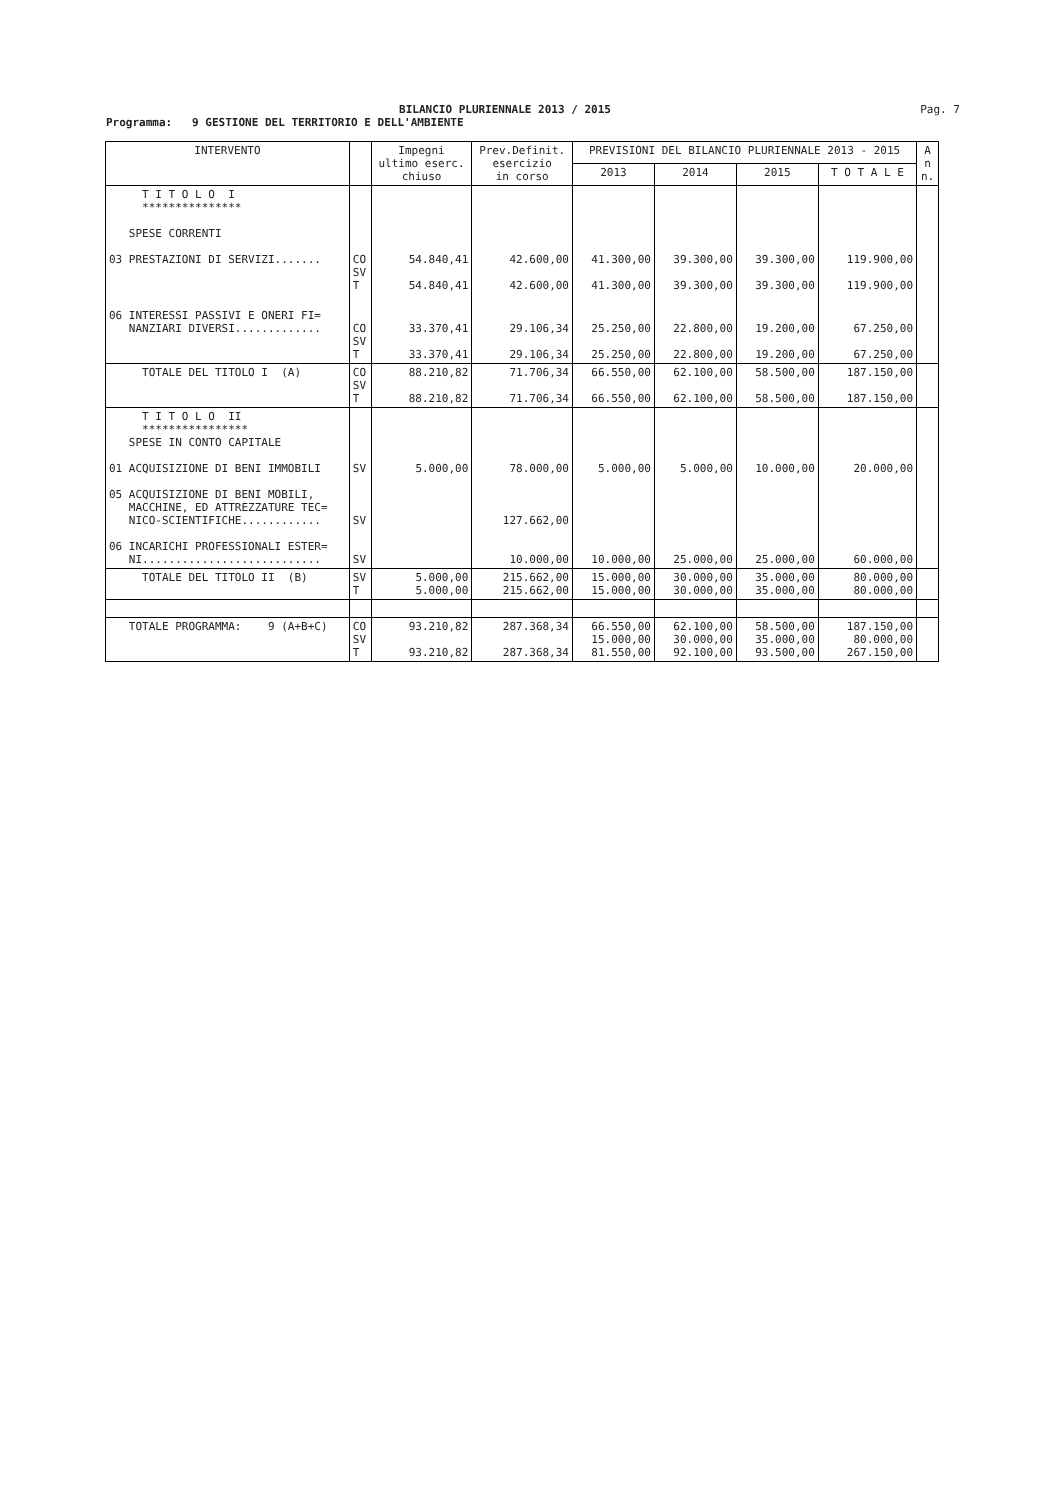BILANCIO PLURIENNALE 2013 / 2015
Pag. 7
Programma: 9 GESTIONE DEL TERRITORIO E DELL'AMBIENTE
| INTERVENTO | | Impegni ultimo eserc. chiuso | Prev.Definit. esercizio in corso | PREVISIONI DEL BILANCIO PLURIENNALE 2013 - 2015 | | | | A n n. |
| --- | --- | --- | --- | --- | --- | --- | --- | --- |
| | | | | 2013 | 2014 | 2015 | T O T A L E | |
| T I T O L O I *************** SPESE CORRENTI 03 PRESTAZIONI DI SERVIZI....... | CO SV T | 54.840,41 54.840,41 | 42.600,00 42.600,00 | 41.300,00 41.300,00 | 39.300,00 39.300,00 | 39.300,00 39.300,00 | 119.900,00 119.900,00 | |
| 06 INTERESSI PASSIVI E ONERI FI= NANZIARI DIVERSI............. | CO SV T | 33.370,41 33.370,41 | 29.106,34 29.106,34 | 25.250,00 25.250,00 | 22.800,00 22.800,00 | 19.200,00 19.200,00 | 67.250,00 67.250,00 | |
| TOTALE DEL TITOLO I (A) | CO SV T | 88.210,82 88.210,82 | 71.706,34 71.706,34 | 66.550,00 66.550,00 | 62.100,00 62.100,00 | 58.500,00 58.500,00 | 187.150,00 187.150,00 | |
| T I T O L O II **************** SPESE IN CONTO CAPITALE 01 ACQUISIZIONE DI BENI IMMOBILI 05 ACQUISIZIONE DI BENI MOBILI, MACCHINE, ED ATTREZZATURE TEC= NICO-SCIENTIFICHE............ 06 INCARICHI PROFESSIONALI ESTER= NI........................... | SV SV SV | 5.000,00 | 78.000,00 127.662,00 10.000,00 | 5.000,00 10.000,00 | 5.000,00 25.000,00 | 10.000,00 25.000,00 | 20.000,00 60.000,00 | |
| TOTALE DEL TITOLO II (B) | SV T | 5.000,00 5.000,00 | 215.662,00 215.662,00 | 15.000,00 15.000,00 | 30.000,00 30.000,00 | 35.000,00 35.000,00 | 80.000,00 80.000,00 | |
| TOTALE PROGRAMMA: 9 (A+B+C) | CO SV T | 93.210,82 93.210,82 | 287.368,34 287.368,34 | 66.550,00 15.000,00 81.550,00 | 62.100,00 30.000,00 92.100,00 | 58.500,00 35.000,00 93.500,00 | 187.150,00 80.000,00 267.150,00 | |